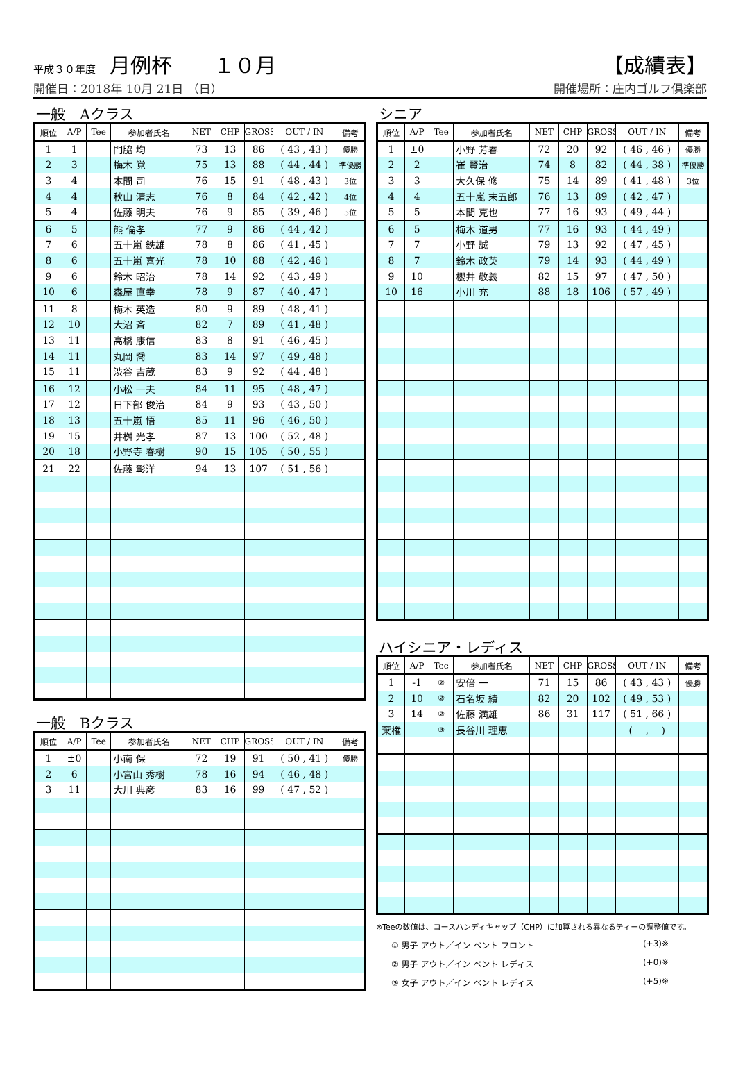平成３０年度 月例杯　　１０月
【成績表】
開催日：2018年 10月 21日 （日） 開催場所：庄内ゴルフ倶楽部
一般　Aクラス
| 順位 | A/P | Tee | 参加者氏名 | NET | CHP | GROSS | OUT / IN | 備考 |
| --- | --- | --- | --- | --- | --- | --- | --- | --- |
| 1 | 1 | | 門脇 均 | 73 | 13 | 86 | ( 43 , 43 ) | 優勝 |
| 2 | 3 | | 梅木 覚 | 75 | 13 | 88 | ( 44 , 44 ) | 準優勝 |
| 3 | 4 | | 本間 司 | 76 | 15 | 91 | ( 48 , 43 ) | 3位 |
| 4 | 4 | | 秋山 清志 | 76 | 8 | 84 | ( 42 , 42 ) | 4位 |
| 5 | 4 | | 佐藤 明夫 | 76 | 9 | 85 | ( 39 , 46 ) | 5位 |
| 6 | 5 | | 熊 倫孝 | 77 | 9 | 86 | ( 44 , 42 ) | |
| 7 | 6 | | 五十嵐 鉄雄 | 78 | 8 | 86 | ( 41 , 45 ) | |
| 8 | 6 | | 五十嵐 喜光 | 78 | 10 | 88 | ( 42 , 46 ) | |
| 9 | 6 | | 鈴木 昭治 | 78 | 14 | 92 | ( 43 , 49 ) | |
| 10 | 6 | | 森屋 直幸 | 78 | 9 | 87 | ( 40 , 47 ) | |
| 11 | 8 | | 梅木 英造 | 80 | 9 | 89 | ( 48 , 41 ) | |
| 12 | 10 | | 大沼 斉 | 82 | 7 | 89 | ( 41 , 48 ) | |
| 13 | 11 | | 高橋 康信 | 83 | 8 | 91 | ( 46 , 45 ) | |
| 14 | 11 | | 丸岡 喬 | 83 | 14 | 97 | ( 49 , 48 ) | |
| 15 | 11 | | 渋谷 吉蔵 | 83 | 9 | 92 | ( 44 , 48 ) | |
| 16 | 12 | | 小松 一夫 | 84 | 11 | 95 | ( 48 , 47 ) | |
| 17 | 12 | | 日下部 俊治 | 84 | 9 | 93 | ( 43 , 50 ) | |
| 18 | 13 | | 五十嵐 悟 | 85 | 11 | 96 | ( 46 , 50 ) | |
| 19 | 15 | | 井桝 光孝 | 87 | 13 | 100 | ( 52 , 48 ) | |
| 20 | 18 | | 小野寺 春樹 | 90 | 15 | 105 | ( 50 , 55 ) | |
| 21 | 22 | | 佐藤 彰洋 | 94 | 13 | 107 | ( 51 , 56 ) | |
一般　Bクラス
| 順位 | A/P | Tee | 参加者氏名 | NET | CHP | GROSS | OUT / IN | 備考 |
| --- | --- | --- | --- | --- | --- | --- | --- | --- |
| 1 | ±0 | | 小南 保 | 72 | 19 | 91 | ( 50 , 41 ) | 優勝 |
| 2 | 6 | | 小宮山 秀樹 | 78 | 16 | 94 | ( 46 , 48 ) | |
| 3 | 11 | | 大川 典彦 | 83 | 16 | 99 | ( 47 , 52 ) | |
シニア
| 順位 | A/P | Tee | 参加者氏名 | NET | CHP | GROSS | OUT / IN | 備考 |
| --- | --- | --- | --- | --- | --- | --- | --- | --- |
| 1 | ±0 | | 小野 芳春 | 72 | 20 | 92 | ( 46 , 46 ) | 優勝 |
| 2 | 2 | | 崔 賢治 | 74 | 8 | 82 | ( 44 , 38 ) | 準優勝 |
| 3 | 3 | | 大久保 修 | 75 | 14 | 89 | ( 41 , 48 ) | 3位 |
| 4 | 4 | | 五十嵐 末五郎 | 76 | 13 | 89 | ( 42 , 47 ) | |
| 5 | 5 | | 本間 克也 | 77 | 16 | 93 | ( 49 , 44 ) | |
| 6 | 5 | | 梅木 道男 | 77 | 16 | 93 | ( 44 , 49 ) | |
| 7 | 7 | | 小野 誠 | 79 | 13 | 92 | ( 47 , 45 ) | |
| 8 | 7 | | 鈴木 政英 | 79 | 14 | 93 | ( 44 , 49 ) | |
| 9 | 10 | | 櫻井 敬義 | 82 | 15 | 97 | ( 47 , 50 ) | |
| 10 | 16 | | 小川 充 | 88 | 18 | 106 | ( 57 , 49 ) | |
ハイシニア・レディス
| 順位 | A/P | Tee | 参加者氏名 | NET | CHP | GROSS | OUT / IN | 備考 |
| --- | --- | --- | --- | --- | --- | --- | --- | --- |
| 1 | -1 | ② | 安倍 一 | 71 | 15 | 86 | ( 43 , 43 ) | 優勝 |
| 2 | 10 | ② | 石名坂 績 | 82 | 20 | 102 | ( 49 , 53 ) | |
| 3 | 14 | ② | 佐藤 満雄 | 86 | 31 | 117 | ( 51 , 66 ) | |
| 棄権 | | ③ | 長谷川 理恵 | | | | ( , ) | |
※Teeの数値は、コースハンディキャップ（CHP）に加算される異なるティーの調整値です。
① 男子 アウト／イン ベント フロント (+3)※
② 男子 アウト／イン ベント レディス (+0)※
③ 女子 アウト／イン ベント レディス (+5)※